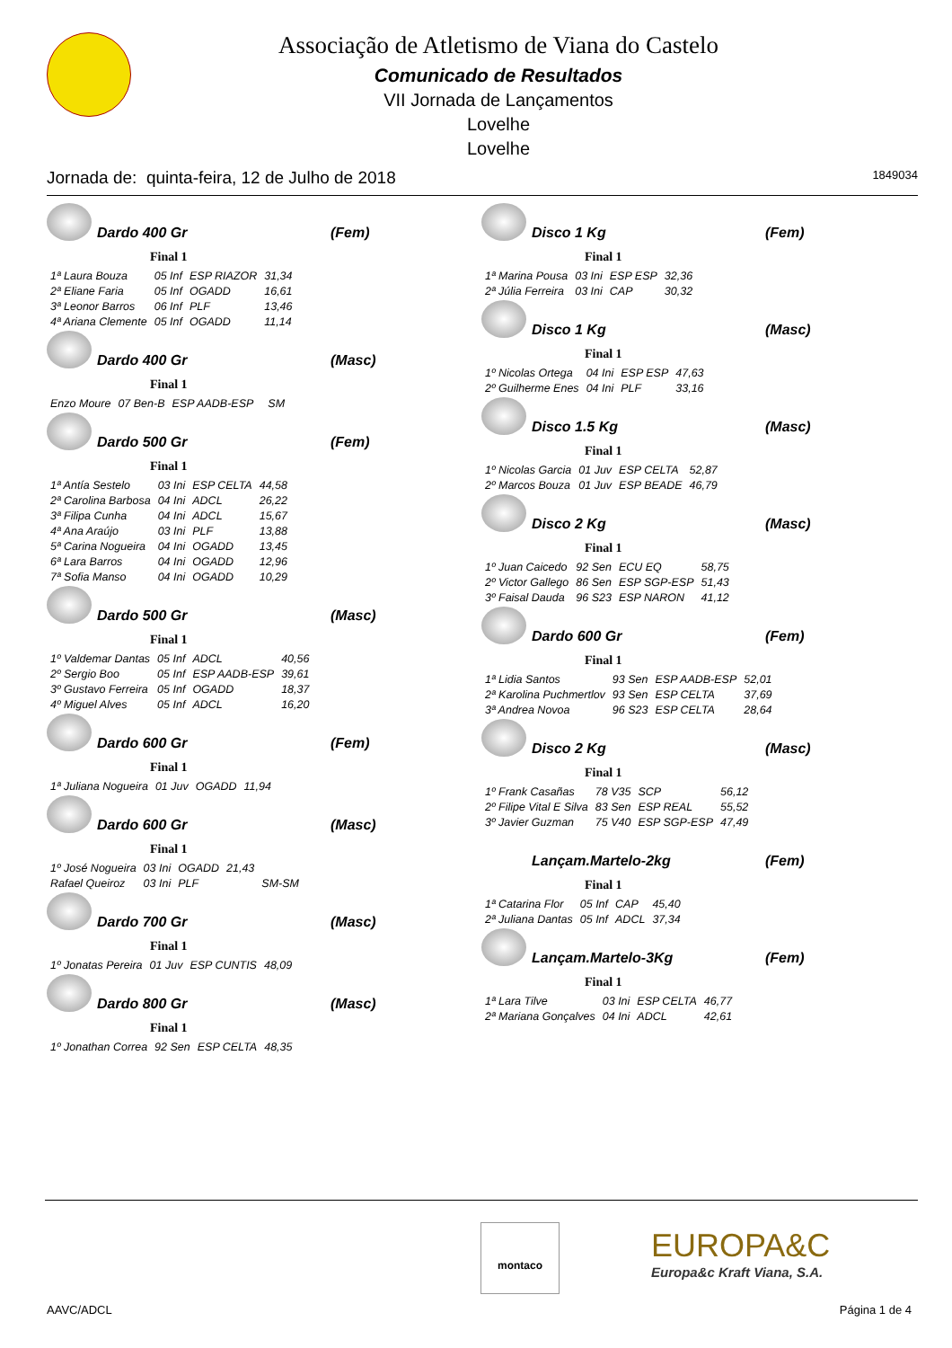Associação de Atletismo de Viana do Castelo
Comunicado de Resultados
VII Jornada de Lançamentos
Lovelhe
Lovelhe
Jornada de: quinta-feira, 12 de Julho de 2018 1849034
Dardo 400 Gr (Fem)
Final 1
| 1ª Laura Bouza | 05 Inf | ESP RIAZOR | 31,34 |
| 2ª Eliane Faria | 05 Inf | OGADD | 16,61 |
| 3ª Leonor Barros | 06 Inf | PLF | 13,46 |
| 4ª Ariana Clemente | 05 Inf | OGADD | 11,14 |
Dardo 400 Gr (Masc)
Final 1
| Enzo Moure | 07 Ben-B | ESP AADB-ESP | | SM |
Dardo 500 Gr (Fem)
Final 1
| 1ª Antía Sestelo | 03 Ini | ESP CELTA | 44,58 |
| 2ª Carolina Barbosa | 04 Ini | ADCL | 26,22 |
| 3ª Filipa Cunha | 04 Ini | ADCL | 15,67 |
| 4ª Ana Araújo | 03 Ini | PLF | 13,88 |
| 5ª Carina Nogueira | 04 Ini | OGADD | 13,45 |
| 6ª Lara Barros | 04 Ini | OGADD | 12,96 |
| 7ª Sofia Manso | 04 Ini | OGADD | 10,29 |
Dardo 500 Gr (Masc)
Final 1
| 1º Valdemar Dantas | 05 Inf | ADCL | 40,56 |
| 2º Sergio Boo | 05 Inf | ESP AADB-ESP | 39,61 |
| 3º Gustavo Ferreira | 05 Inf | OGADD | 18,37 |
| 4º Miguel Alves | 05 Inf | ADCL | 16,20 |
Dardo 600 Gr (Fem)
Final 1
| 1ª Juliana Nogueira | 01 Juv | OGADD | 11,94 |
Dardo 600 Gr (Masc)
Final 1
| 1º José Nogueira | 03 Ini | OGADD | 21,43 | |
| Rafael Queiroz | 03 Ini | PLF | | SM-SM |
Dardo 700 Gr (Masc)
Final 1
| 1º Jonatas Pereira | 01 Juv | ESP CUNTIS | 48,09 |
Dardo 800 Gr (Masc)
Final 1
| 1º Jonathan Correa | 92 Sen | ESP CELTA | 48,35 |
Disco 1 Kg (Fem)
Final 1
| 1ª Marina Pousa | 03 Ini | ESP ESP | 32,36 |
| 2ª Júlia Ferreira | 03 Ini | CAP | 30,32 |
Disco 1 Kg (Masc)
Final 1
| 1º Nicolas Ortega | 04 Ini | ESP ESP | 47,63 |
| 2º Guilherme Enes | 04 Ini | PLF | 33,16 |
Disco 1.5 Kg (Masc)
Final 1
| 1º Nicolas Garcia | 01 Juv | ESP CELTA | 52,87 |
| 2º Marcos Bouza | 01 Juv | ESP BEADE | 46,79 |
Disco 2 Kg (Masc)
Final 1
| 1º Juan Caicedo | 92 Sen | ECU EQ | 58,75 |
| 2º Victor Gallego | 86 Sen | ESP SGP-ESP | 51,43 |
| 3º Faisal Dauda | 96 S23 | ESP NARON | 41,12 |
Dardo 600 Gr (Fem)
Final 1
| 1ª Lidia Santos | 93 Sen | ESP AADB-ESP | 52,01 |
| 2ª Karolina Puchmertlov | 93 Sen | ESP CELTA | 37,69 |
| 3ª Andrea Novoa | 96 S23 | ESP CELTA | 28,64 |
Disco 2 Kg (Masc)
Final 1
| 1º Frank Casañas | 78 V35 | SCP | 56,12 |
| 2º Filipe Vital E Silva | 83 Sen | ESP REAL | 55,52 |
| 3º Javier Guzman | 75 V40 | ESP SGP-ESP | 47,49 |
Lançam.Martelo-2kg (Fem)
Final 1
| 1ª Catarina Flor | 05 Inf | CAP | 45,40 |
| 2ª Juliana Dantas | 05 Inf | ADCL | 37,34 |
Lançam.Martelo-3Kg (Fem)
Final 1
| 1ª Lara Tilve | 03 Ini | ESP CELTA | 46,77 |
| 2ª Mariana Gonçalves | 04 Ini | ADCL | 42,61 |
montaco
EUROPA&C
Europa&c Kraft Viana, S.A.
AAVC/ADCL Página 1 de 4